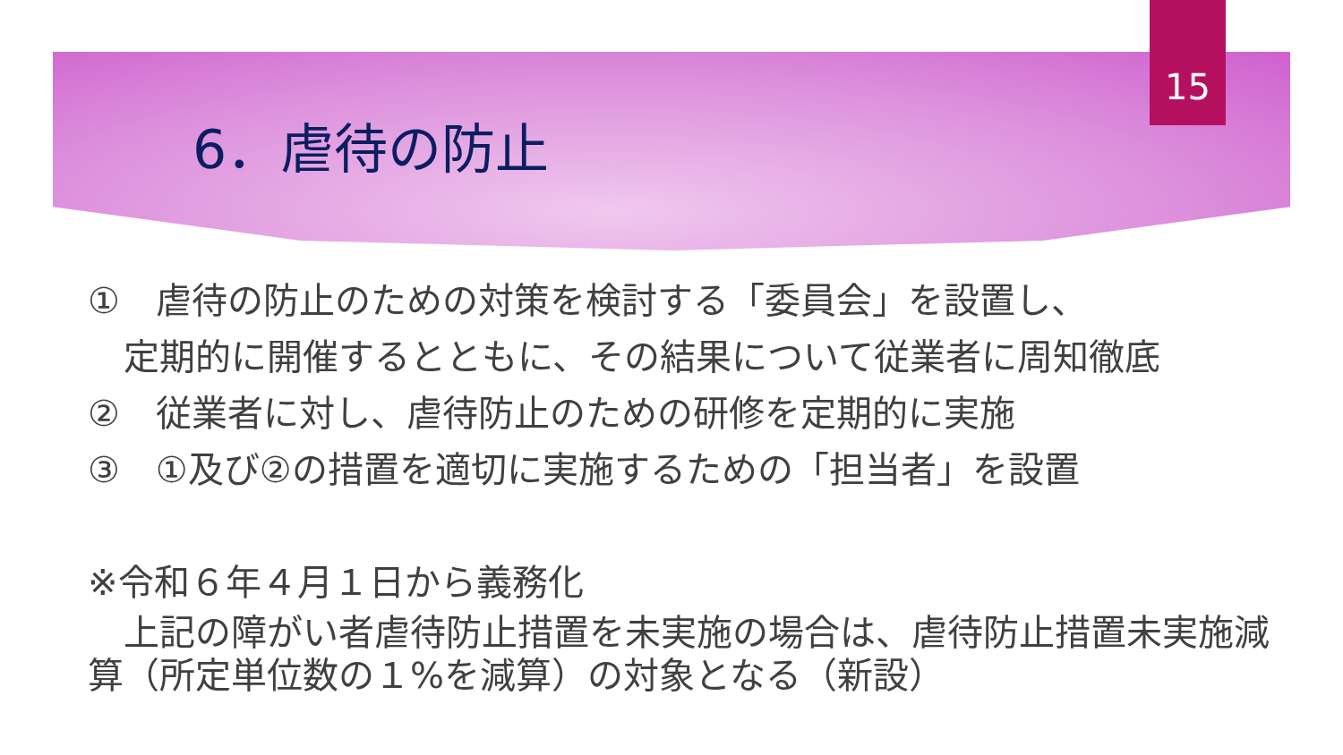15
6．虐待の防止
①　虐待の防止のための対策を検討する「委員会」を設置し、
　定期的に開催するとともに、その結果について従業者に周知徹底
②　従業者に対し、虐待防止のための研修を定期的に実施
③　①及び②の措置を適切に実施するための「担当者」を設置
※令和６年４月１日から義務化
　上記の障がい者虐待防止措置を未実施の場合は、虐待防止措置未実施減算（所定単位数の１%を減算）の対象となる（新設）